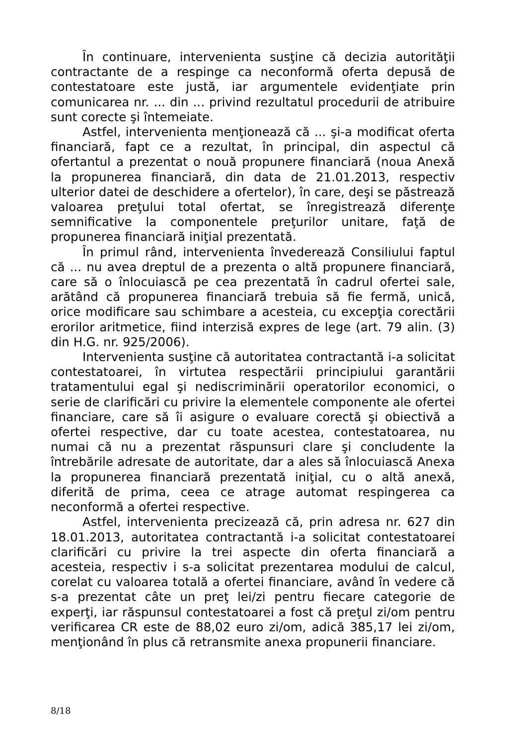În continuare, intervenienta susţine că decizia autorităţii contractante de a respinge ca neconformă oferta depusă de contestatoare este justă, iar argumentele evidenţiate prin comunicarea nr. ... din ... privind rezultatul procedurii de atribuire sunt corecte şi întemeiate.
Astfel, intervenienta menţionează că ... şi-a modificat oferta financiară, fapt ce a rezultat, în principal, din aspectul că ofertantul a prezentat o nouă propunere financiară (noua Anexă la propunerea financiară, din data de 21.01.2013, respectiv ulterior datei de deschidere a ofertelor), în care, deşi se păstrează valoarea preţului total ofertat, se înregistrează diferenţe semnificative la componentele preţurilor unitare, faţă de propunerea financiară iniţial prezentată.
În primul rând, intervenienta învederează Consiliului faptul că ... nu avea dreptul de a prezenta o altă propunere financiară, care să o înlocuiască pe cea prezentată în cadrul ofertei sale, arătând că propunerea financiară trebuia să fie fermă, unică, orice modificare sau schimbare a acesteia, cu excepţia corectării erorilor aritmetice, fiind interzisă expres de lege (art. 79 alin. (3) din H.G. nr. 925/2006).
Intervenienta susţine că autoritatea contractantă i-a solicitat contestatoarei, în virtutea respectării principiului garantării tratamentului egal şi nediscriminării operatorilor economici, o serie de clarificări cu privire la elementele componente ale ofertei financiare, care să îi asigure o evaluare corectă şi obiectivă a ofertei respective, dar cu toate acestea, contestatoarea, nu numai că nu a prezentat răspunsuri clare şi concludente la întrebările adresate de autoritate, dar a ales să înlocuiască Anexa la propunerea financiară prezentată iniţial, cu o altă anexă, diferită de prima, ceea ce atrage automat respingerea ca neconformă a ofertei respective.
Astfel, intervenienta precizează că, prin adresa nr. 627 din 18.01.2013, autoritatea contractantă i-a solicitat contestatoarei clarificări cu privire la trei aspecte din oferta financiară a acesteia, respectiv i s-a solicitat prezentarea modului de calcul, corelat cu valoarea totală a ofertei financiare, având în vedere că s-a prezentat câte un preţ lei/zi pentru fiecare categorie de experţi, iar răspunsul contestatoarei a fost că preţul zi/om pentru verificarea CR este de 88,02 euro zi/om, adică 385,17 lei zi/om, menţionând în plus că retransmite anexa propunerii financiare.
8/18